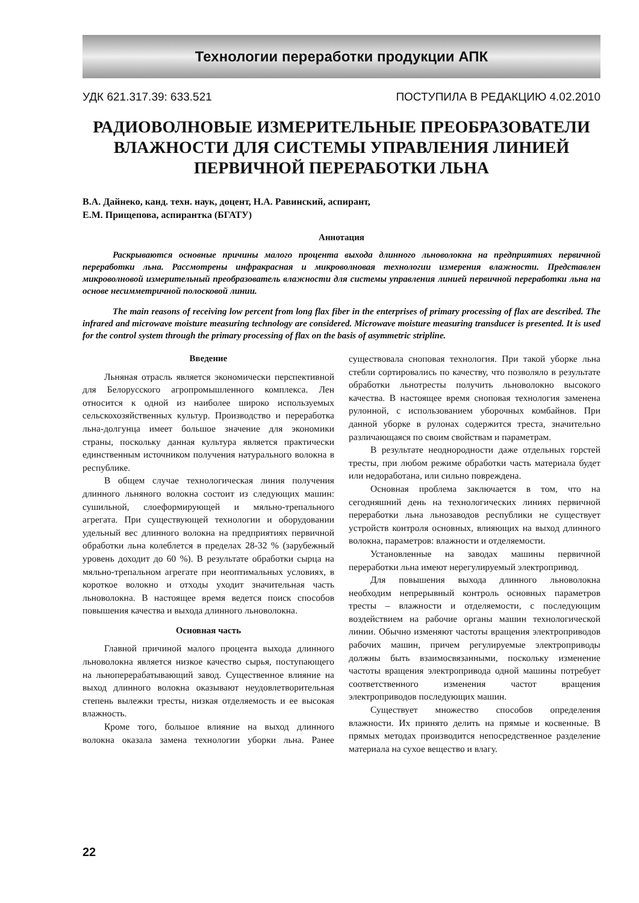Технологии переработки продукции АПК
УДК 621.317.39: 633.521 ПОСТУПИЛА В РЕДАКЦИЮ 4.02.2010
РАДИОВОЛНОВЫЕ ИЗМЕРИТЕЛЬНЫЕ ПРЕОБРАЗОВАТЕЛИ ВЛАЖНОСТИ ДЛЯ СИСТЕМЫ УПРАВЛЕНИЯ ЛИНИЕЙ ПЕРВИЧНОЙ ПЕРЕРАБОТКИ ЛЬНА
В.А. Дайнеко, канд. техн. наук, доцент, Н.А. Равинский, аспирант,
Е.М. Прищепова, аспирантка (БГАТУ)
Аннотация
Раскрываются основные причины малого процента выхода длинного льноволокна на предприятиях первичной переработки льна. Рассмотрены инфракрасная и микроволновая технологии измерения влажности. Представлен микроволновой измерительный преобразователь влажности для системы управления линией первичной переработки льна на основе несимметричной полосковой линии.
The main reasons of receiving low percent from long flax fiber in the enterprises of primary processing of flax are described. The infrared and microwave moisture measuring technology are considered. Microwave moisture measuring transducer is presented. It is used for the control system through the primary processing of flax on the basis of asymmetric stripline.
Введение
Льняная отрасль является экономически перспективной для Белорусского агропромышленного комплекса. Лен относится к одной из наиболее широко используемых сельскохозяйственных культур. Производство и переработка льна-долгунца имеет большое значение для экономики страны, поскольку данная культура является практически единственным источником получения натурального волокна в республике.
В общем случае технологическая линия получения длинного льняного волокна состоит из следующих машин: сушильной, слоеформирующей и мяльно-трепального агрегата. При существующей технологии и оборудовании удельный вес длинного волокна на предприятиях первичной обработки льна колеблется в пределах 28-32 % (зарубежный уровень доходит до 60 %). В результате обработки сырца на мяльно-трепальном агрегате при неоптимальных условиях, в короткое волокно и отходы уходит значительная часть льноволокна. В настоящее время ведется поиск способов повышения качества и выхода длинного льноволокна.
Основная часть
Главной причиной малого процента выхода длинного льноволокна является низкое качество сырья, поступающего на льноперерабатывающий завод. Существенное влияние на выход длинного волокна оказывают неудовлетворительная степень вылежки тресты, низкая отделяемость и ее высокая влажность.
Кроме того, большое влияние на выход длинного волокна оказала замена технологии уборки льна. Ранее существовала сноповая технология. При такой уборке льна стебли сортировались по качеству, что позволяло в результате обработки льнотресты получить льноволокно высокого качества. В настоящее время сноповая технология заменена рулонной, с использованием уборочных комбайнов. При данной уборке в рулонах содержится треста, значительно различающаяся по своим свойствам и параметрам.
В результате неоднородности даже отдельных горстей тресты, при любом режиме обработки часть материала будет или недоработана, или сильно повреждена.
Основная проблема заключается в том, что на сегодняшний день на технологических линиях первичной переработки льна льнозаводов республики не существует устройств контроля основных, влияющих на выход длинного волокна, параметров: влажности и отделяемости.
Установленные на заводах машины первичной переработки льна имеют нерегулируемый электропривод.
Для повышения выхода длинного льноволокна необходим непрерывный контроль основных параметров тресты – влажности и отделяемости, с последующим воздействием на рабочие органы машин технологической линии. Обычно изменяют частоты вращения электроприводов рабочих машин, причем регулируемые электроприводы должны быть взаимосвязанными, поскольку изменение частоты вращения электропривода одной машины потребует соответственного изменения частот вращения электроприводов последующих машин.
Существует множество способов определения влажности. Их принято делить на прямые и косвенные. В прямых методах производится непосредственное разделение материала на сухое вещество и влагу.
22